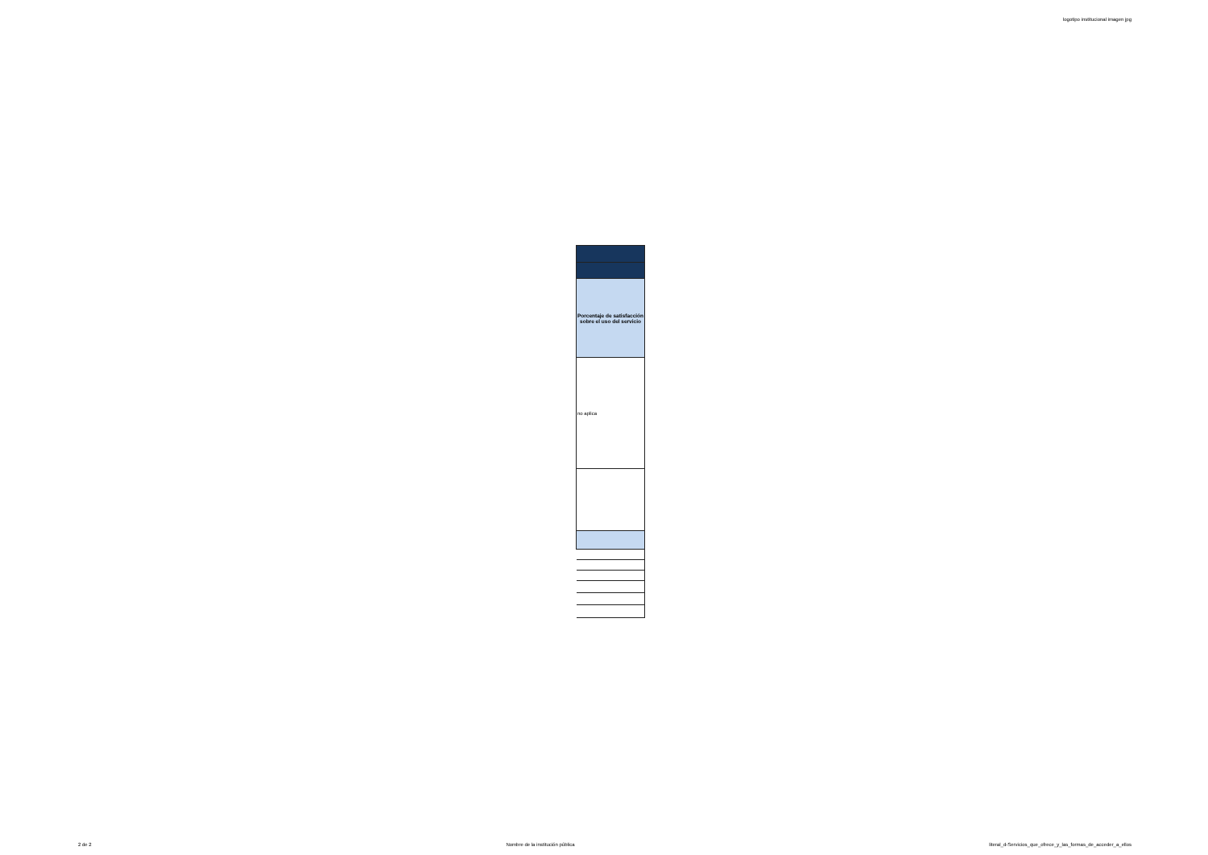logotipo institucional imagen jpg
| Porcentaje de satisfacción sobre el uso del servicio |
| no aplica |
2 de 2 Nombre de la institución pública literal_d-Servicios_que_ofrece_y_las_formas_de_acceder_a_ellos